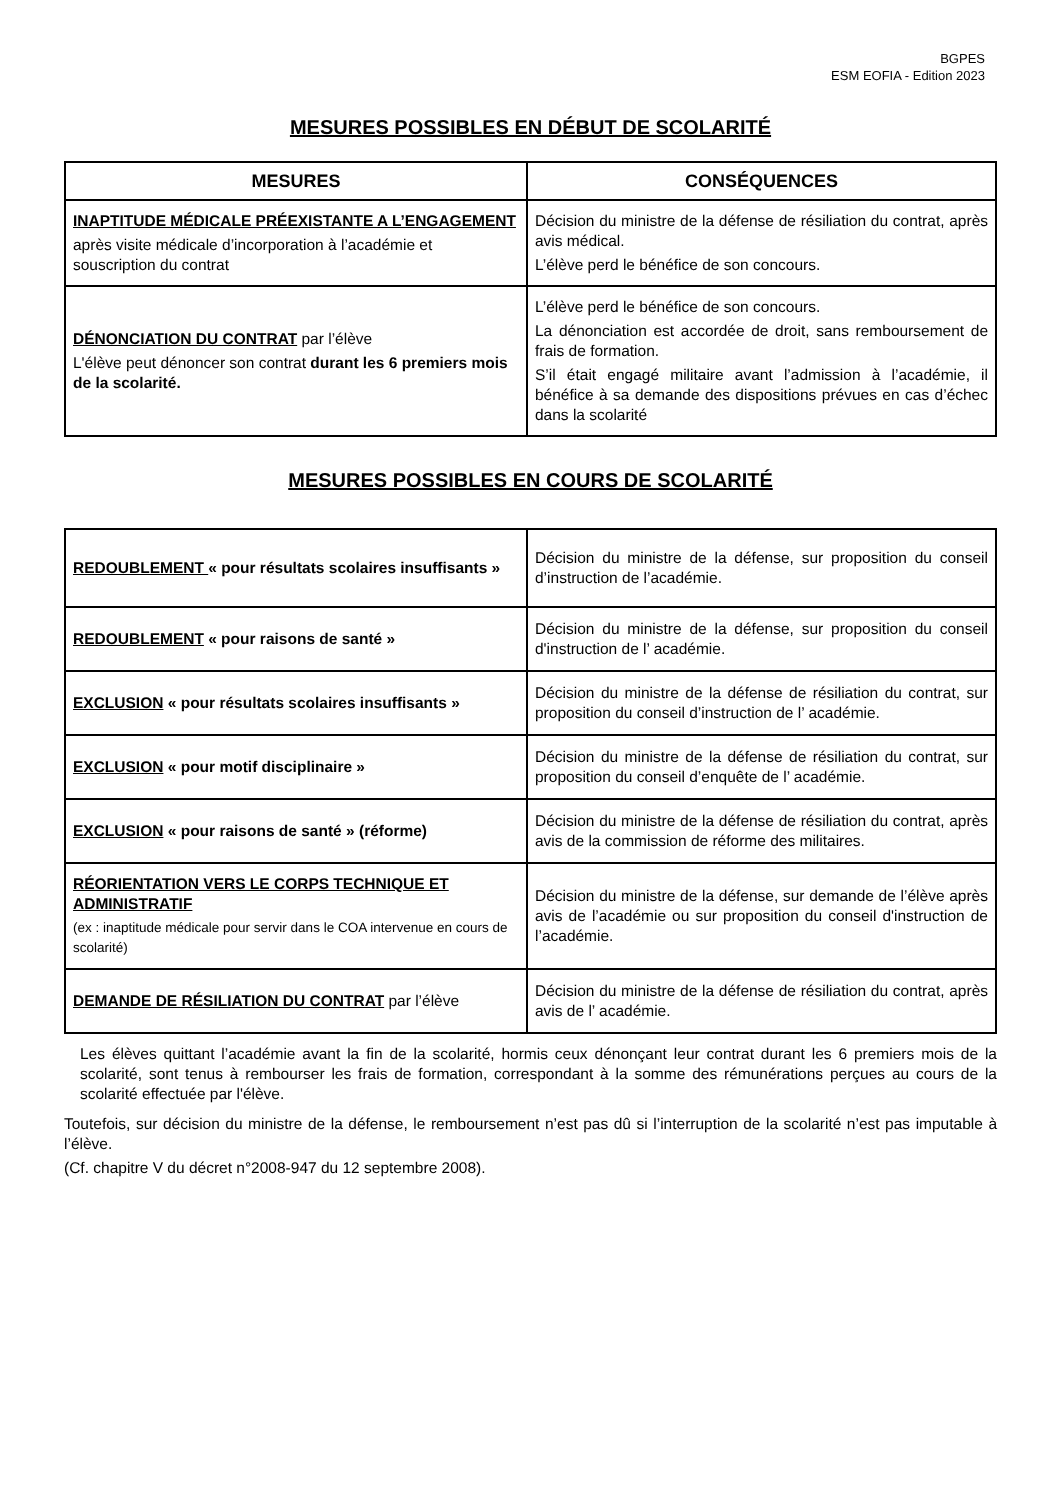BGPES
ESM EOFIA - Edition 2023
MESURES POSSIBLES EN DÉBUT DE SCOLARITÉ
| MESURES | CONSÉQUENCES |
| --- | --- |
| INAPTITUDE MÉDICALE PRÉEXISTANTE A L’ENGAGEMENT après visite médicale d’incorporation à l’académie et souscription du contrat | Décision du ministre de la défense de résiliation du contrat, après avis médical. L’élève perd le bénéfice de son concours. |
| DÉNONCIATION DU CONTRAT par l’élève L'élève peut dénoncer son contrat durant les 6 premiers mois de la scolarité. | L’élève perd le bénéfice de son concours. La dénonciation est accordée de droit, sans remboursement de frais de formation. S’il était engagé militaire avant l’admission à l’académie, il bénéfice à sa demande des dispositions prévues en cas d’échec dans la scolarité |
MESURES POSSIBLES EN COURS DE SCOLARITÉ
| REDOUBLEMENT « pour résultats scolaires insuffisants » | Décision du ministre de la défense, sur proposition du conseil d’instruction de l’académie. |
| REDOUBLEMENT « pour raisons de santé » | Décision du ministre de la défense, sur proposition du conseil d'instruction de l’ académie. |
| EXCLUSION « pour résultats scolaires insuffisants » | Décision du ministre de la défense de résiliation du contrat, sur proposition du conseil d’instruction de l’ académie. |
| EXCLUSION « pour motif disciplinaire » | Décision du ministre de la défense de résiliation du contrat, sur proposition du conseil d’enquête de l’ académie. |
| EXCLUSION « pour raisons de santé » (réforme) | Décision du ministre de la défense de résiliation du contrat, après avis de la commission de réforme des militaires. |
| RÉORIENTATION VERS LE CORPS TECHNIQUE ET ADMINISTRATIF (ex : inaptitude médicale pour servir dans le COA intervenue en cours de scolarité) | Décision du ministre de la défense, sur demande de l’élève après avis de l’académie ou sur proposition du conseil d'instruction de l’académie. |
| DEMANDE DE RÉSILIATION DU CONTRAT par l’élève | Décision du ministre de la défense de résiliation du contrat, après avis de l’ académie. |
Les élèves quittant l’académie avant la fin de la scolarité, hormis ceux dénonçant leur contrat durant les 6 premiers mois de la scolarité, sont tenus à rembourser les frais de formation, correspondant à la somme des rémunérations perçues au cours de la scolarité effectuée par l'élève.
Toutefois, sur décision du ministre de la défense, le remboursement n’est pas dû si l’interruption de la scolarité n’est pas imputable à l’élève.
(Cf. chapitre V du décret n°2008-947 du 12 septembre 2008).